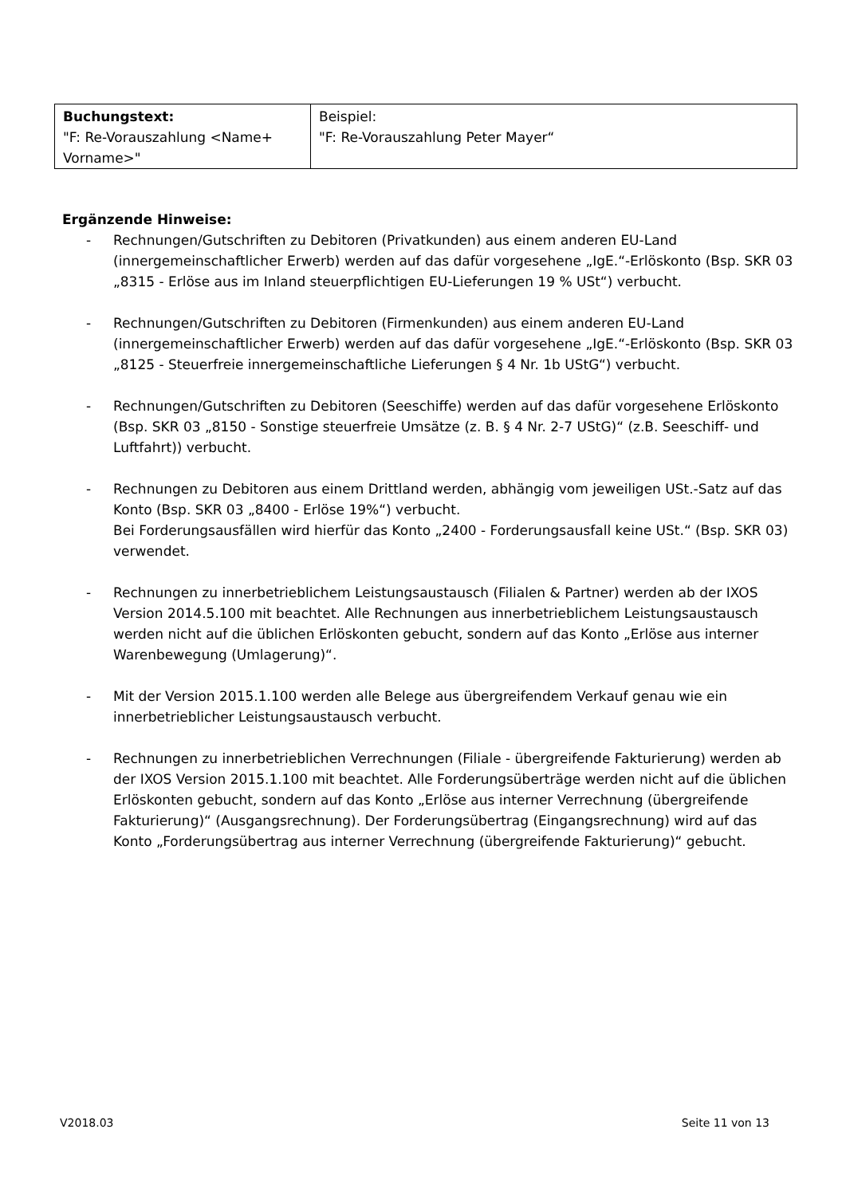| Buchungstext: "F: Re-Vorauszahlung <Name+ Vorname>" | Beispiel: "F: Re-Vorauszahlung Peter Mayer“ |
Ergänzende Hinweise:
- Rechnungen/Gutschriften zu Debitoren (Privatkunden) aus einem anderen EU-Land (innergemeinschaftlicher Erwerb) werden auf das dafür vorgesehene „IgE.“-Erlöskonto (Bsp. SKR 03 „8315 - Erlöse aus im Inland steuerpflichtigen EU-Lieferungen 19 % USt“) verbucht.
- Rechnungen/Gutschriften zu Debitoren (Firmenkunden) aus einem anderen EU-Land (innergemeinschaftlicher Erwerb) werden auf das dafür vorgesehene „IgE.“-Erlöskonto (Bsp. SKR 03 „8125 - Steuerfreie innergemeinschaftliche Lieferungen § 4 Nr. 1b UStG“) verbucht.
- Rechnungen/Gutschriften zu Debitoren (Seeschiffe) werden auf das dafür vorgesehene Erlöskonto (Bsp. SKR 03 „8150 - Sonstige steuerfreie Umsätze (z. B. § 4 Nr. 2-7 UStG)“ (z.B. Seeschiff- und Luftfahrt)) verbucht.
- Rechnungen zu Debitoren aus einem Drittland werden, abhängig vom jeweiligen USt.-Satz auf das Konto (Bsp. SKR 03 „8400 - Erlöse 19%“) verbucht.
Bei Forderungsausfällen wird hierfür das Konto „2400 - Forderungsausfall keine USt.“ (Bsp. SKR 03) verwendet.
- Rechnungen zu innerbetrieblichem Leistungsaustausch (Filialen & Partner) werden ab der IXOS Version 2014.5.100 mit beachtet. Alle Rechnungen aus innerbetrieblichem Leistungsaustausch werden nicht auf die üblichen Erlöskonten gebucht, sondern auf das Konto „Erlöse aus interner Warenbewegung (Umlagerung)“.
- Mit der Version 2015.1.100 werden alle Belege aus übergreifendem Verkauf genau wie ein innerbetrieblicher Leistungsaustausch verbucht.
- Rechnungen zu innerbetrieblichen Verrechnungen (Filiale - übergreifende Fakturierung) werden ab der IXOS Version 2015.1.100 mit beachtet. Alle Forderungsüberträge werden nicht auf die üblichen Erlöskonten gebucht, sondern auf das Konto „Erlöse aus interner Verrechnung (übergreifende Fakturierung)“ (Ausgangsrechnung). Der Forderungsübertrag (Eingangsrechnung) wird auf das Konto „Forderungsübertrag aus interner Verrechnung (übergreifende Fakturierung)“ gebucht.
V2018.03 Seite 11 von 13